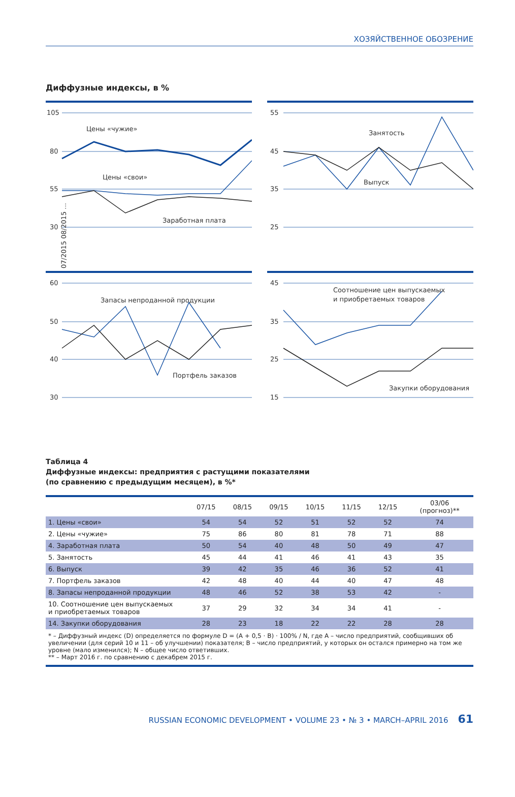ХОЗЯЙСТВЕННОЕ ОБОЗРЕНИЕ
Диффузные индексы, в %
105
80
55
30
Цены «чужие»
Цены «свои»
Заработная плата
07/2015 08/2015 ...
55
45
35
25
Занятость
Выпуск
60
50
40
30
Запасы непроданной продукции
Портфель заказов
45
35
25
15
Соотношение цен выпускаемых
и приобретаемых товаров
Закупки оборудования
Таблица 4
Диффузные индексы: предприятия с растущими показателями
(по сравнению с предыдущим месяцем), в %*
| | 07/15 | 08/15 | 09/15 | 10/15 | 11/15 | 12/15 | 03/06 (прогноз)** |
| --- | --- | --- | --- | --- | --- | --- | --- |
| 1. Цены «свои» | 54 | 54 | 52 | 51 | 52 | 52 | 74 |
| 2. Цены «чужие» | 75 | 86 | 80 | 81 | 78 | 71 | 88 |
| 4. Заработная плата | 50 | 54 | 40 | 48 | 50 | 49 | 47 |
| 5. Занятость | 45 | 44 | 41 | 46 | 41 | 43 | 35 |
| 6. Выпуск | 39 | 42 | 35 | 46 | 36 | 52 | 41 |
| 7. Портфель заказов | 42 | 48 | 40 | 44 | 40 | 47 | 48 |
| 8. Запасы непроданной продукции | 48 | 46 | 52 | 38 | 53 | 42 | - |
| 10. Соотношение цен выпускаемых и приобретаемых товаров | 37 | 29 | 32 | 34 | 34 | 41 | - |
| 14. Закупки оборудования | 28 | 23 | 18 | 22 | 22 | 28 | 28 |
| * – Диффузный индекс (D) определяется по формуле D = (A + 0,5 · B) · 100% / N, где A – число предприятий, сообщивших об увеличении (для серий 10 и 11 – об улучшении) показателя; B – число предприятий, у которых он остался примерно на том же уровне (мало изменился); N – общее число ответивших. ** – Март 2016 г. по сравнению с декабрем 2015 г. | | | | | | | |
RUSSIAN ECONOMIC DEVELOPMENT • VOLUME 23 • № 3 • MARCH–APRIL 2016 61